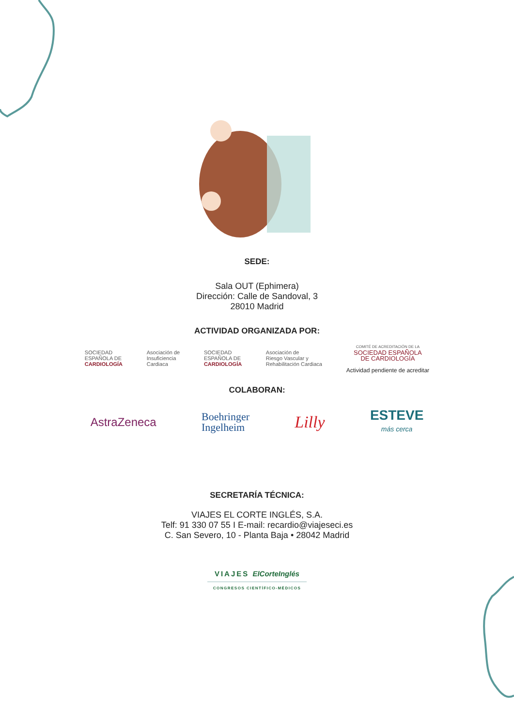SEDE:
Sala OUT (Ephimera)
Dirección: Calle de Sandoval, 3
28010 Madrid
ACTIVIDAD ORGANIZADA POR:
SOCIEDAD
ESPAÑOLA DE
CARDIOLOGÍA
Asociación de
Insuficiencia
Cardiaca
SOCIEDAD
ESPAÑOLA DE
CARDIOLOGÍA
Asociación de
Riesgo Vascular y
Rehabilitación Cardiaca
COMITÉ DE ACREDITACIÓN DE LA
SOCIEDAD ESPAÑOLA
DE CARDIOLOGÍA
Actividad pendiente de acreditar
COLABORAN:
AstraZeneca
Boehringer
Ingelheim
Lilly
ESTEVE
más cerca
SECRETARÍA TÉCNICA:
VIAJES EL CORTE INGLÉS, S.A.
Telf: 91 330 07 55 I E-mail: recardio@viajeseci.es
C. San Severo, 10 - Planta Baja • 28042 Madrid
VIAJES ElCorteInglés
CONGRESOS CIENTÍFICO-MÉDICOS